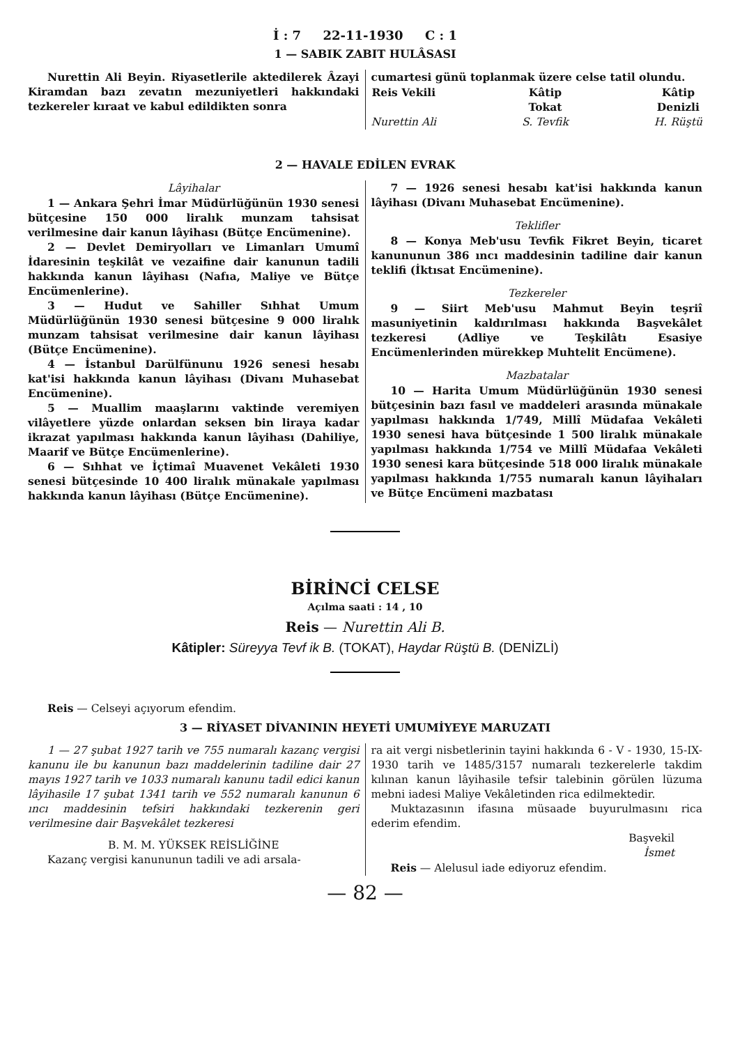İ : 7 22-11-1930 C : 1
1 — SABIK ZABIT HULÂSASI
Nurettin Ali Beyin. Riyasetlerile aktedilerek Âzayi Kiramdan bazı zevatın mezuniyetleri hakkındaki tezkereler kıraat ve kabul edildikten sonra
cumartesi günü toplanmak üzere celse tatil olundu.
Reis Vekili
Nurettin Ali Kâtip
Tokat
S. Tevfik Kâtip
Denizli
H. Rüştü
2 — HAVALE EDİLEN EVRAK
Lâyihalar
1 — Ankara Şehri İmar Müdürlüğünün 1930 senesi bütçesine 150 000 liralık munzam tahsisat verilmesine dair kanun lâyihası (Bütçe Encümenine).
2 — Devlet Demiryolları ve Limanları Umumî İdaresinin teşkilât ve vezaifine dair kanunun tadili hakkında kanun lâyihası (Nafıa, Maliye ve Bütçe Encümenlerine).
3 — Hudut ve Sahiller Sıhhat Umum Müdürlüğünün 1930 senesi bütçesine 9 000 liralık munzam tahsisat verilmesine dair kanun lâyihası (Bütçe Encümenine).
4 — İstanbul Darülfünunu 1926 senesi hesabı kat'isi hakkında kanun lâyihası (Divanı Muhasebat Encümenine).
5 — Muallim maaşlarını vaktinde veremiyen vilâyetlere yüzde onlardan seksen bin liraya kadar ikrazat yapılması hakkında kanun lâyihası (Dahiliye, Maarif ve Bütçe Encümenlerine).
6 — Sıhhat ve İçtimaî Muavenet Vekâleti 1930 senesi bütçesinde 10 400 liralık münakale yapılması hakkında kanun lâyihası (Bütçe Encümenine).
7 — 1926 senesi hesabı kat'isi hakkında kanun lâyihası (Divanı Muhasebat Encümenine).
Teklifler
8 — Konya Meb'usu Tevfik Fikret Beyin, ticaret kanununun 386 ıncı maddesinin tadiline dair kanun teklifi (İktısat Encümenine).
Tezkereler
9 — Siirt Meb'usu Mahmut Beyin teşriî masuniyetinin kaldırılması hakkında Başvekâlet tezkeresi (Adliye ve Teşkilâtı Esasiye Encümenlerinden mürekkep Muhtelit Encümene).
Mazbatalar
10 — Harita Umum Müdürlüğünün 1930 senesi bütçesinin bazı fasıl ve maddeleri arasında münakale yapılması hakkında 1/749, Millî Müdafaa Vekâleti 1930 senesi hava bütçesinde 1 500 liralık münakale yapılması hakkında 1/754 ve Millî Müdafaa Vekâleti 1930 senesi kara bütçesinde 518 000 liralık münakale yapılması hakkında 1/755 numaralı kanun lâyihaları ve Bütçe Encümeni mazbatası
BİRİNCİ CELSE
Açılma saati : 14 , 10
Reis — Nurettin Ali B.
Kâtipler: Süreyya Tevf ik B. (TOKAT), Haydar Rüştü B. (DENİZLİ)
Reis — Celseyi açıyorum efendim.
3 — RİYASET DİVANININ HEYETİ UMUMİYEYE MARUZATI
1 — 27 şubat 1927 tarih ve 755 numaralı kazanç vergisi kanunu ile bu kanunun bazı maddelerinin tadiline dair 27 mayıs 1927 tarih ve 1033 numaralı kanunu tadil edici kanun lâyihasile 17 şubat 1341 tarih ve 552 numaralı kanunun 6 ıncı maddesinin tefsiri hakkındaki tezkerenin geri verilmesine dair Başvekâlet tezkeresi
B. M. M. YÜKSEK REİSLİĞİNE
Kazanç vergisi kanununun tadili ve adi arsala-
ra ait vergi nisbetlerinin tayini hakkında 6 - V - 1930, 15-IX-1930 tarih ve 1485/3157 numaralı tezkerelerle takdim kılınan kanun lâyihasile tefsir talebinin görülen lüzuma mebni iadesi Maliye Vekâletinden rica edilmektedir.
Muktazasının ifasına müsaade buyurulmasını rica ederim efendim.
Başvekil
İsmet
Reis — Alelusul iade ediyoruz efendim.
— 82 —